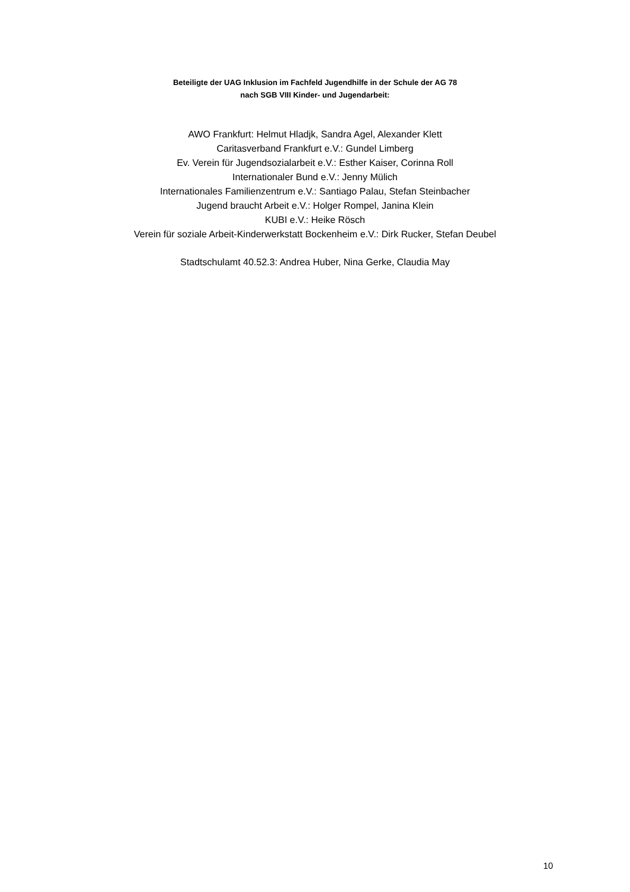Beteiligte der UAG Inklusion im Fachfeld Jugendhilfe in der Schule der AG 78
nach SGB VIII Kinder- und Jugendarbeit:
AWO Frankfurt: Helmut Hladjk, Sandra Agel, Alexander Klett
Caritasverband Frankfurt e.V.: Gundel Limberg
Ev. Verein für Jugendsozialarbeit e.V.: Esther Kaiser, Corinna Roll
Internationaler Bund e.V.: Jenny Mülich
Internationales Familienzentrum e.V.: Santiago Palau, Stefan Steinbacher
Jugend braucht Arbeit e.V.: Holger Rompel, Janina Klein
KUBI e.V.: Heike Rösch
Verein für soziale Arbeit-Kinderwerkstatt Bockenheim e.V.: Dirk Rucker, Stefan Deubel
Stadtschulamt 40.52.3: Andrea Huber, Nina Gerke, Claudia May
10